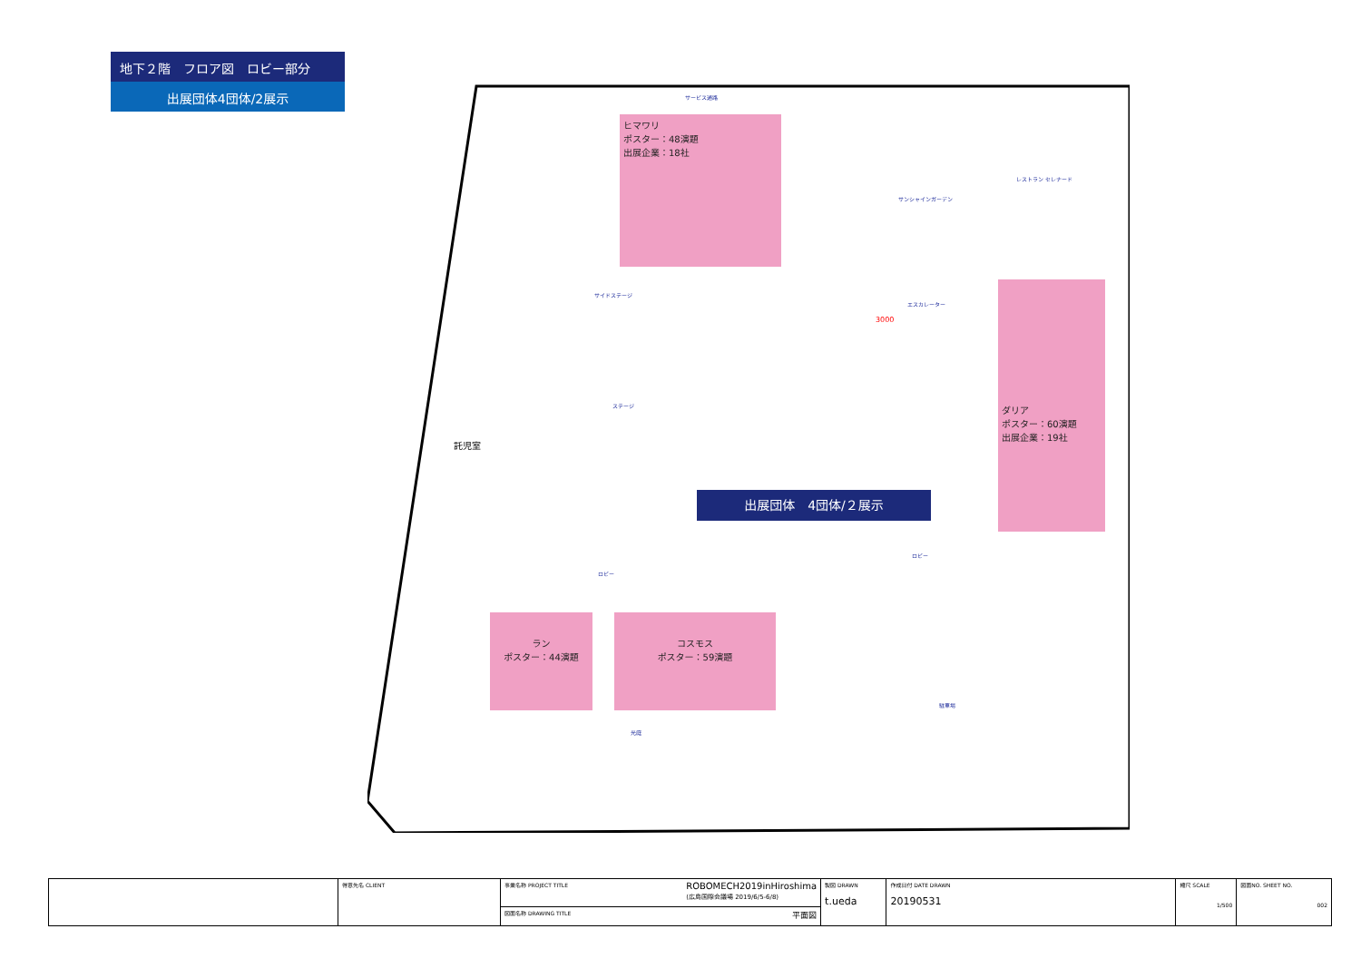地下２階　フロア図　ロビー部分
出展団体4団体/2展示
ヒマワリ
ポスター：48演題
出展企業：18社
ダリア
ポスター：60演題
出展企業：19社
ラン
ポスター：44演題
コスモス
ポスター：59演題
サービス通路
サンシャインガーデン
レストラン セレナード
ステージ
サイドステージ
託児室
ロビー
ロビー
エスカレーター
3000
駐車場
光庭
出展団体　4団体/２展示
| | 得意先名 CLIENT | 事業名称 PROJECT TITLE ROBOMECH2019inHiroshima (広島国際会議場 2019/6/5-6/8) | 製図 DRAWN t.ueda | 作成日付 DATE DRAWN 20190531 | 縮尺 SCALE 1/500 | 図面NO. SHEET NO. 002 |
| | | 図面名称 DRAWING TITLE 平面図 | | | | |